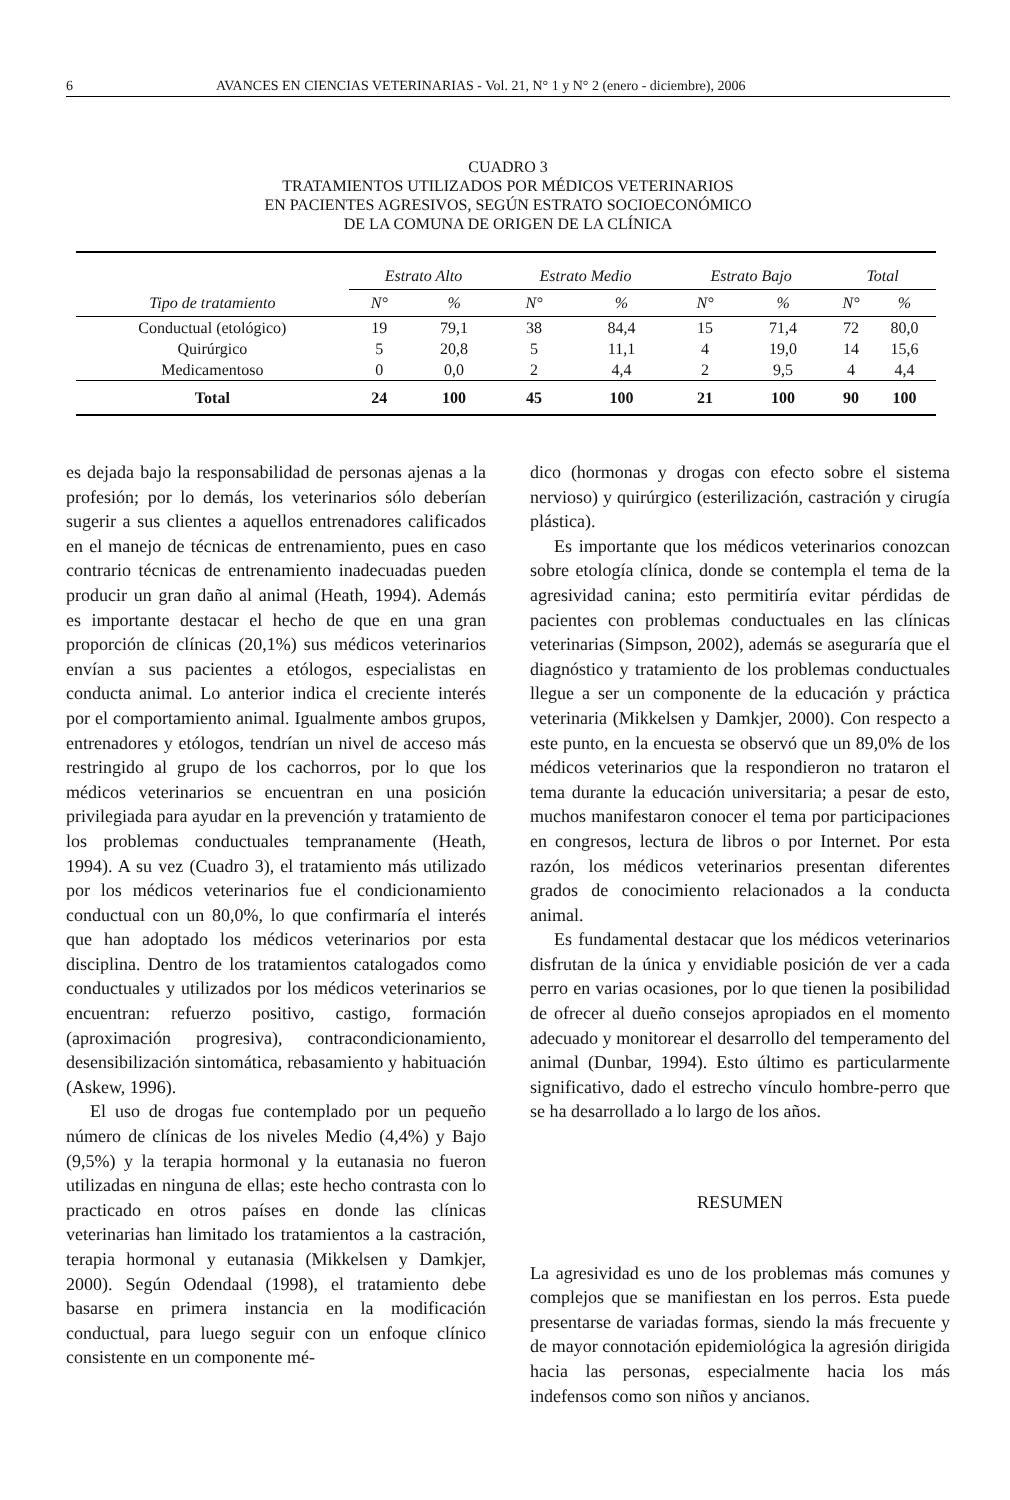6 AVANCES EN CIENCIAS VETERINARIAS - Vol. 21, N° 1 y N° 2 (enero - diciembre), 2006
CUADRO 3
TRATAMIENTOS UTILIZADOS POR MÉDICOS VETERINARIOS
EN PACIENTES AGRESIVOS, SEGÚN ESTRATO SOCIOECONÓMICO
DE LA COMUNA DE ORIGEN DE LA CLÍNICA
| | Estrato Alto | | Estrato Medio | | Estrato Bajo | | Total | |
| --- | --- | --- | --- | --- | --- | --- | --- | --- |
| Tipo de tratamiento | N° | % | N° | % | N° | % | N° | % |
| Conductual (etológico) | 19 | 79,1 | 38 | 84,4 | 15 | 71,4 | 72 | 80,0 |
| Quirúrgico | 5 | 20,8 | 5 | 11,1 | 4 | 19,0 | 14 | 15,6 |
| Medicamentoso | 0 | 0,0 | 2 | 4,4 | 2 | 9,5 | 4 | 4,4 |
| Total | 24 | 100 | 45 | 100 | 21 | 100 | 90 | 100 |
es dejada bajo la responsabilidad de personas ajenas a la profesión; por lo demás, los veterinarios sólo deberían sugerir a sus clientes a aquellos entrenadores calificados en el manejo de técnicas de entrenamiento, pues en caso contrario técnicas de entrenamiento inadecuadas pueden producir un gran daño al animal (Heath, 1994). Además es importante destacar el hecho de que en una gran proporción de clínicas (20,1%) sus médicos veterinarios envían a sus pacientes a etólogos, especialistas en conducta animal. Lo anterior indica el creciente interés por el comportamiento animal. Igualmente ambos grupos, entrenadores y etólogos, tendrían un nivel de acceso más restringido al grupo de los cachorros, por lo que los médicos veterinarios se encuentran en una posición privilegiada para ayudar en la prevención y tratamiento de los problemas conductuales tempranamente (Heath, 1994). A su vez (Cuadro 3), el tratamiento más utilizado por los médicos veterinarios fue el condicionamiento conductual con un 80,0%, lo que confirmaría el interés que han adoptado los médicos veterinarios por esta disciplina. Dentro de los tratamientos catalogados como conductuales y utilizados por los médicos veterinarios se encuentran: refuerzo positivo, castigo, formación (aproximación progresiva), contracondicionamiento, desensibilización sintomática, rebasamiento y habituación (Askew, 1996).
El uso de drogas fue contemplado por un pequeño número de clínicas de los niveles Medio (4,4%) y Bajo (9,5%) y la terapia hormonal y la eutanasia no fueron utilizadas en ninguna de ellas; este hecho contrasta con lo practicado en otros países en donde las clínicas veterinarias han limitado los tratamientos a la castración, terapia hormonal y eutanasia (Mikkelsen y Damkjer, 2000). Según Odendaal (1998), el tratamiento debe basarse en primera instancia en la modificación conductual, para luego seguir con un enfoque clínico consistente en un componente mé-
dico (hormonas y drogas con efecto sobre el sistema nervioso) y quirúrgico (esterilización, castración y cirugía plástica).
Es importante que los médicos veterinarios conozcan sobre etología clínica, donde se contempla el tema de la agresividad canina; esto permitiría evitar pérdidas de pacientes con problemas conductuales en las clínicas veterinarias (Simpson, 2002), además se aseguraría que el diagnóstico y tratamiento de los problemas conductuales llegue a ser un componente de la educación y práctica veterinaria (Mikkelsen y Damkjer, 2000). Con respecto a este punto, en la encuesta se observó que un 89,0% de los médicos veterinarios que la respondieron no trataron el tema durante la educación universitaria; a pesar de esto, muchos manifestaron conocer el tema por participaciones en congresos, lectura de libros o por Internet. Por esta razón, los médicos veterinarios presentan diferentes grados de conocimiento relacionados a la conducta animal.
Es fundamental destacar que los médicos veterinarios disfrutan de la única y envidiable posición de ver a cada perro en varias ocasiones, por lo que tienen la posibilidad de ofrecer al dueño consejos apropiados en el momento adecuado y monitorear el desarrollo del temperamento del animal (Dunbar, 1994). Esto último es particularmente significativo, dado el estrecho vínculo hombre-perro que se ha desarrollado a lo largo de los años.
RESUMEN
La agresividad es uno de los problemas más comunes y complejos que se manifiestan en los perros. Esta puede presentarse de variadas formas, siendo la más frecuente y de mayor connotación epidemiológica la agresión dirigida hacia las personas, especialmente hacia los más indefensos como son niños y ancianos.